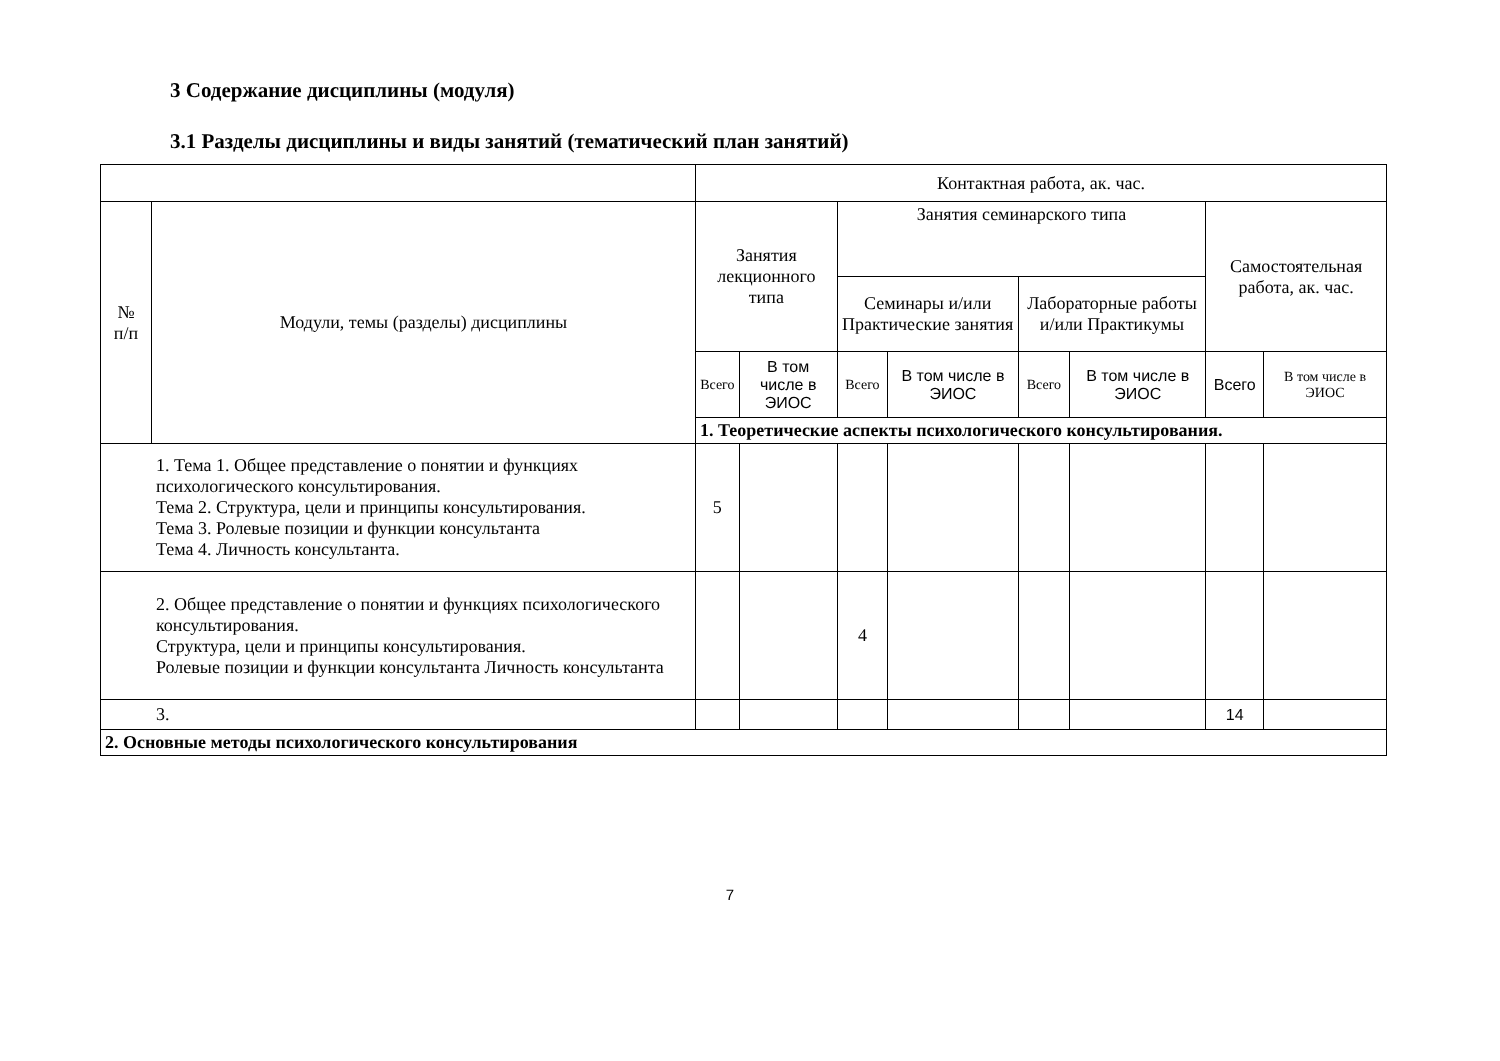3 Содержание дисциплины (модуля)
3.1 Разделы дисциплины и виды занятий (тематический план занятий)
| | | Контактная работа, ак. час. | | | | | | | |
| --- | --- | --- | --- | --- | --- | --- | --- | --- | --- |
| № п/п | Модули, темы (разделы) дисциплины | Занятия лекционного типа | | Занятия семинарского типа | | | | Самостоятельная работа, ак. час. | |
| | | | | Семинары и/или Практические занятия | | Лабораторные работы и/или Практикумы | | | |
| | | Всего | В том числе в ЭИОС | Всего | В том числе в ЭИОС | Всего | В том числе в ЭИОС | Всего | В том числе в ЭИОС |
| | | 1. Теоретические аспекты психологического консультирования. | | | | | | | |
| 1. Тема 1. Общее представление о понятии и функциях психологического консультирования. Тема 2. Структура, цели и принципы консультирования. Тема 3. Ролевые позиции и функции консультанта Тема 4. Личность консультанта. | | 5 | | | | | | | |
| 2. Общее представление о понятии и функциях психологического консультирования. Структура, цели и принципы консультирования. Ролевые позиции и функции консультанта Личность консультанта | | | | 4 | | | | | |
| 3. | | | | | | | | 14 | |
| 2. Основные методы психологического консультирования | | | | | | | | | |
7